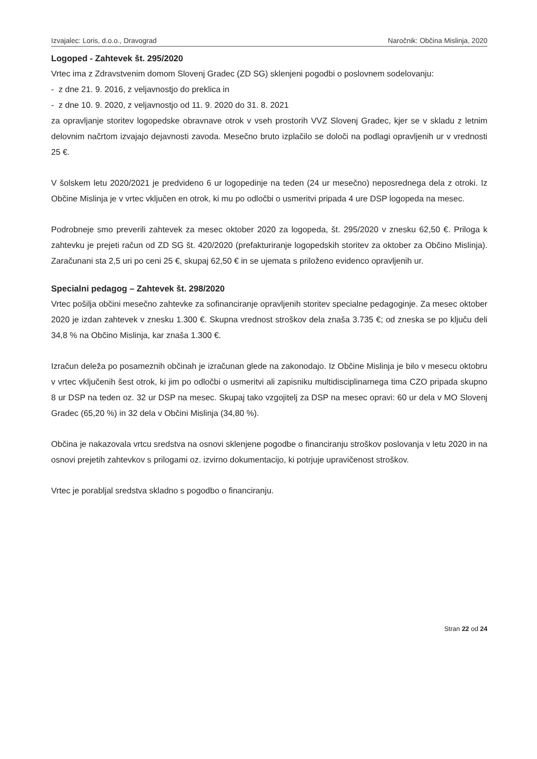Izvajalec: Loris, d.o.o., Dravograd Naročnik: Občina Mislinja, 2020
Logoped - Zahtevek št. 295/2020
Vrtec ima z Zdravstvenim domom Slovenj Gradec (ZD SG) sklenjeni pogodbi o poslovnem sodelovanju:
- z dne 21. 9. 2016, z veljavnostjo do preklica in
- z dne 10. 9. 2020, z veljavnostjo od 11. 9. 2020 do 31. 8. 2021
za opravljanje storitev logopedske obravnave otrok v vseh prostorih VVZ Slovenj Gradec, kjer se v skladu z letnim delovnim načrtom izvajajo dejavnosti zavoda. Mesečno bruto izplačilo se določi na podlagi opravljenih ur v vrednosti 25 €.
V šolskem letu 2020/2021 je predvideno 6 ur logopedinje na teden (24 ur mesečno) neposrednega dela z otroki. Iz Občine Mislinja je v vrtec vključen en otrok, ki mu po odločbi o usmeritvi pripada 4 ure DSP logopeda na mesec.
Podrobneje smo preverili zahtevek za mesec oktober 2020 za logopeda, št. 295/2020 v znesku 62,50 €. Priloga k zahtevku je prejeti račun od ZD SG št. 420/2020 (prefakturiranje logopedskih storitev za oktober za Občino Mislinja). Zaračunani sta 2,5 uri po ceni 25 €, skupaj 62,50 € in se ujemata s priloženo evidenco opravljenih ur.
Specialni pedagog – Zahtevek št. 298/2020
Vrtec pošilja občini mesečno zahtevke za sofinanciranje opravljenih storitev specialne pedagoginje. Za mesec oktober 2020 je izdan zahtevek v znesku 1.300 €. Skupna vrednost stroškov dela znaša 3.735 €; od zneska se po ključu deli 34,8 % na Občino Mislinja, kar znaša 1.300 €.
Izračun deleža po posameznih občinah je izračunan glede na zakonodajo. Iz Občine Mislinja je bilo v mesecu oktobru v vrtec vključenih šest otrok, ki jim po odločbi o usmeritvi ali zapisniku multidisciplinarnega tima CZO pripada skupno 8 ur DSP na teden oz. 32 ur DSP na mesec. Skupaj tako vzgojitelj za DSP na mesec opravi: 60 ur dela v MO Slovenj Gradec (65,20 %) in 32 dela v Občini Mislinja (34,80 %).
Občina je nakazovala vrtcu sredstva na osnovi sklenjene pogodbe o financiranju stroškov poslovanja v letu 2020 in na osnovi prejetih zahtevkov s prilogami oz. izvirno dokumentacijo, ki potrjuje upravičenost stroškov.
Vrtec je porabljal sredstva skladno s pogodbo o financiranju.
Stran 22 od 24